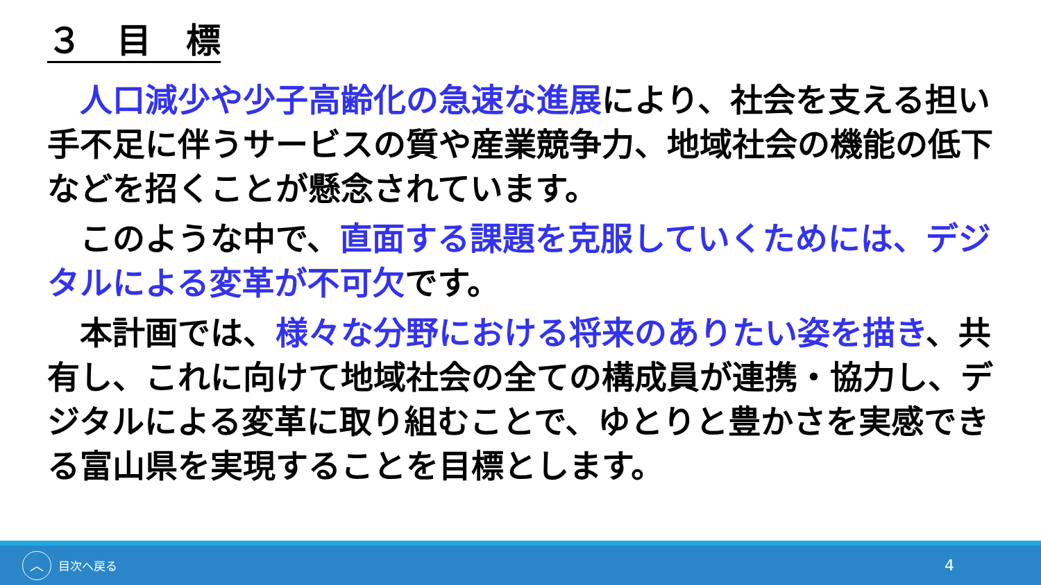３　目　標
　人口減少や少子高齢化の急速な進展により、社会を支える担い手不足に伴うサービスの質や産業競争力、地域社会の機能の低下などを招くことが懸念されています。
　このような中で、直面する課題を克服していくためには、デジタルによる変革が不可欠です。
　本計画では、様々な分野における将来のありたい姿を描き、共有し、これに向けて地域社会の全ての構成員が連携・協力し、デジタルによる変革に取り組むことで、ゆとりと豊かさを実感できる富山県を実現することを目標とします。
︿
目次へ戻る 4